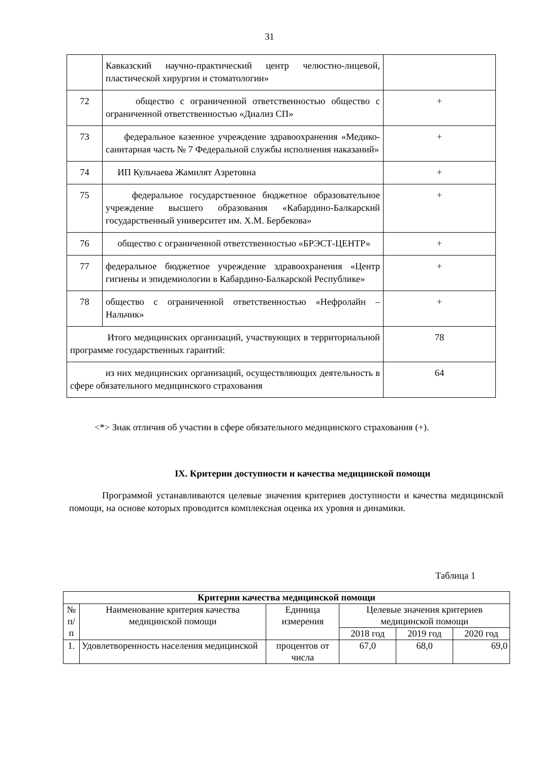31
| | Кавказский научно-практический центр челюстно-лицевой, пластической хирургии и стоматологии» | |
| 72 | общество с ограниченной ответственностью общество с ограниченной ответственностью «Диализ СП» | + |
| 73 | федеральное казенное учреждение здравоохранения «Медико-санитарная часть № 7 Федеральной службы исполнения наказаний» | + |
| 74 | ИП Кульчаева Жамилят Азретовна | + |
| 75 | федеральное государственное бюджетное образовательное учреждение высшего образования «Кабардино-Балкарский государственный университет им. Х.М. Бербекова» | + |
| 76 | общество с ограниченной ответственностью «БРЭСТ-ЦЕНТР» | + |
| 77 | федеральное бюджетное учреждение здравоохранения «Центр гигиены и эпидемиологии в Кабардино-Балкарской Республике» | + |
| 78 | общество с ограниченной ответственностью «Нефролайн – Нальчик» | + |
| Итого медицинских организаций, участвующих в территориальной программе государственных гарантий: | | 78 |
| из них медицинских организаций, осуществляющих деятельность в сфере обязательного медицинского страхования | | 64 |
<*> Знак отличия об участии в сфере обязательного медицинского страхования (+).
IX. Критерии доступности и качества медицинской помощи
Программой устанавливаются целевые значения критериев доступности и качества медицинской помощи, на основе которых проводится комплексная оценка их уровня и динамики.
Таблица 1
| Критерии качества медицинской помощи | | | | | |
| --- | --- | --- | --- | --- | --- |
| № п/п | Наименование критерия качества медицинской помощи | Единица измерения | Целевые значения критериев медицинской помощи | | |
| | | | 2018 год | 2019 год | 2020 год |
| 1. | Удовлетворенность населения медицинской | процентов от числа | 67,0 | 68,0 | 69,0 |